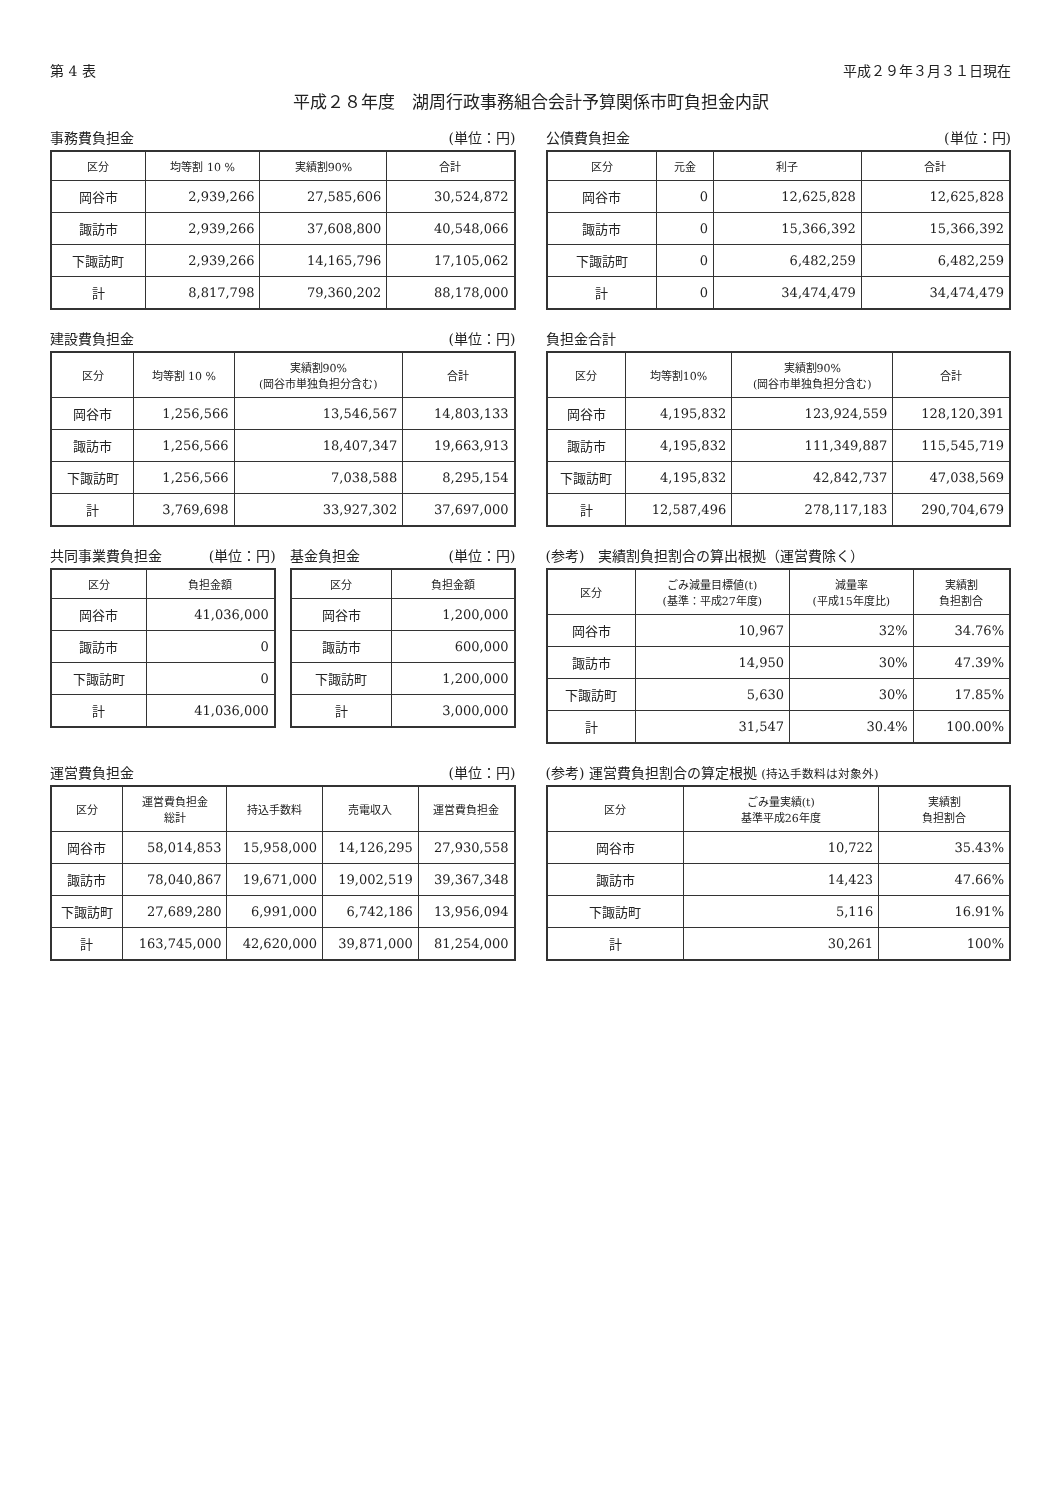第 4 表 平成２９年３月３１日現在
平成２８年度　湖周行政事務組合会計予算関係市町負担金内訳
事務費負担金 (単位：円)
| 区分 | 均等割 10 % | 実績割90% | 合計 |
| --- | --- | --- | --- |
| 岡谷市 | 2,939,266 | 27,585,606 | 30,524,872 |
| 諏訪市 | 2,939,266 | 37,608,800 | 40,548,066 |
| 下諏訪町 | 2,939,266 | 14,165,796 | 17,105,062 |
| 計 | 8,817,798 | 79,360,202 | 88,178,000 |
公債費負担金 (単位：円)
| 区分 | 元金 | 利子 | 合計 |
| --- | --- | --- | --- |
| 岡谷市 | 0 | 12,625,828 | 12,625,828 |
| 諏訪市 | 0 | 15,366,392 | 15,366,392 |
| 下諏訪町 | 0 | 6,482,259 | 6,482,259 |
| 計 | 0 | 34,474,479 | 34,474,479 |
建設費負担金 (単位：円)
| 区分 | 均等割 10 % | 実績割90% (岡谷市単独負担分含む) | 合計 |
| --- | --- | --- | --- |
| 岡谷市 | 1,256,566 | 13,546,567 | 14,803,133 |
| 諏訪市 | 1,256,566 | 18,407,347 | 19,663,913 |
| 下諏訪町 | 1,256,566 | 7,038,588 | 8,295,154 |
| 計 | 3,769,698 | 33,927,302 | 37,697,000 |
負担金合計
| 区分 | 均等割10% | 実績割90% (岡谷市単独負担分含む) | 合計 |
| --- | --- | --- | --- |
| 岡谷市 | 4,195,832 | 123,924,559 | 128,120,391 |
| 諏訪市 | 4,195,832 | 111,349,887 | 115,545,719 |
| 下諏訪町 | 4,195,832 | 42,842,737 | 47,038,569 |
| 計 | 12,587,496 | 278,117,183 | 290,704,679 |
共同事業費負担金 (単位：円)
| 区分 | 負担金額 |
| --- | --- |
| 岡谷市 | 41,036,000 |
| 諏訪市 | 0 |
| 下諏訪町 | 0 |
| 計 | 41,036,000 |
基金負担金 (単位：円)
| 区分 | 負担金額 |
| --- | --- |
| 岡谷市 | 1,200,000 |
| 諏訪市 | 600,000 |
| 下諏訪町 | 1,200,000 |
| 計 | 3,000,000 |
(参考)　実績割負担割合の算出根拠（運営費除く）
| 区分 | ごみ減量目標値(t) (基準：平成27年度) | 減量率 (平成15年度比) | 実績割 負担割合 |
| --- | --- | --- | --- |
| 岡谷市 | 10,967 | 32% | 34.76% |
| 諏訪市 | 14,950 | 30% | 47.39% |
| 下諏訪町 | 5,630 | 30% | 17.85% |
| 計 | 31,547 | 30.4% | 100.00% |
運営費負担金 (単位：円)
| 区分 | 運営費負担金 総計 | 持込手数料 | 売電収入 | 運営費負担金 |
| --- | --- | --- | --- | --- |
| 岡谷市 | 58,014,853 | 15,958,000 | 14,126,295 | 27,930,558 |
| 諏訪市 | 78,040,867 | 19,671,000 | 19,002,519 | 39,367,348 |
| 下諏訪町 | 27,689,280 | 6,991,000 | 6,742,186 | 13,956,094 |
| 計 | 163,745,000 | 42,620,000 | 39,871,000 | 81,254,000 |
(参考) 運営費負担割合の算定根拠 (持込手数料は対象外)
| 区分 | ごみ量実績(t) 基準平成26年度 | 実績割 負担割合 |
| --- | --- | --- |
| 岡谷市 | 10,722 | 35.43% |
| 諏訪市 | 14,423 | 47.66% |
| 下諏訪町 | 5,116 | 16.91% |
| 計 | 30,261 | 100% |